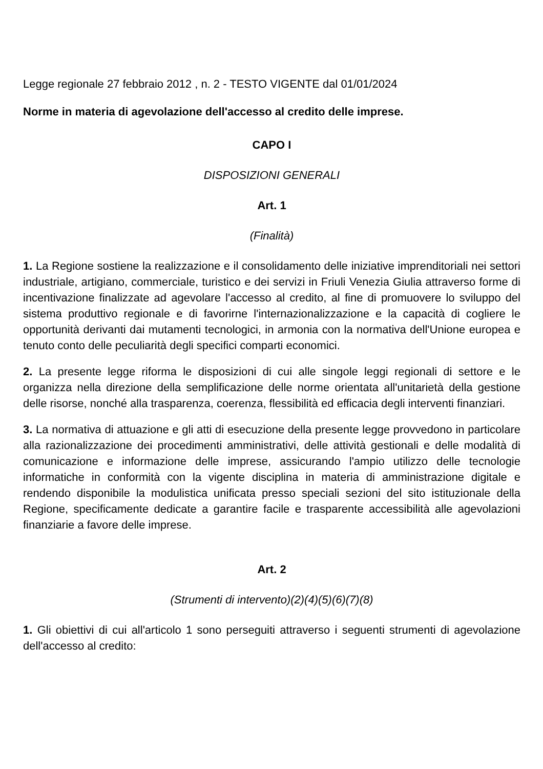Legge regionale 27 febbraio 2012 , n. 2 - TESTO VIGENTE dal 01/01/2024
Norme in materia di agevolazione dell'accesso al credito delle imprese.
CAPO I
DISPOSIZIONI GENERALI
Art. 1
(Finalità)
1. La Regione sostiene la realizzazione e il consolidamento delle iniziative imprenditoriali nei settori industriale, artigiano, commerciale, turistico e dei servizi in Friuli Venezia Giulia attraverso forme di incentivazione finalizzate ad agevolare l'accesso al credito, al fine di promuovere lo sviluppo del sistema produttivo regionale e di favorirne l'internazionalizzazione e la capacità di cogliere le opportunità derivanti dai mutamenti tecnologici, in armonia con la normativa dell'Unione europea e tenuto conto delle peculiarità degli specifici comparti economici.
2. La presente legge riforma le disposizioni di cui alle singole leggi regionali di settore e le organizza nella direzione della semplificazione delle norme orientata all'unitarietà della gestione delle risorse, nonché alla trasparenza, coerenza, flessibilità ed efficacia degli interventi finanziari.
3. La normativa di attuazione e gli atti di esecuzione della presente legge provvedono in particolare alla razionalizzazione dei procedimenti amministrativi, delle attività gestionali e delle modalità di comunicazione e informazione delle imprese, assicurando l'ampio utilizzo delle tecnologie informatiche in conformità con la vigente disciplina in materia di amministrazione digitale e rendendo disponibile la modulistica unificata presso speciali sezioni del sito istituzionale della Regione, specificamente dedicate a garantire facile e trasparente accessibilità alle agevolazioni finanziarie a favore delle imprese.
Art. 2
(Strumenti di intervento)(2)(4)(5)(6)(7)(8)
1. Gli obiettivi di cui all'articolo 1 sono perseguiti attraverso i seguenti strumenti di agevolazione dell'accesso al credito: